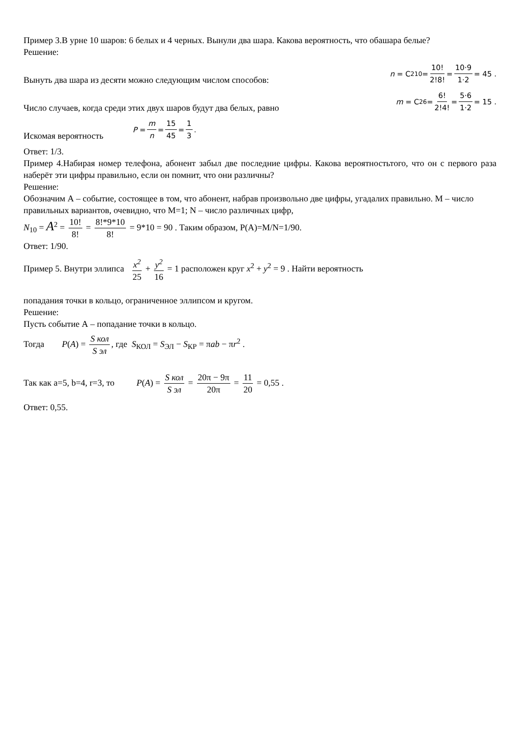Пример 3.В урне 10 шаров: 6 белых и 4 черных. Вынули два шара. Какова вероятность, что обашара белые?
Решение:
Вынуть два шара из десяти можно следующим числом способов: n = C<sup>2</sup><sub>10</sub> = 10! 2!8! = 10·9 1·2 = 45 .
Число случаев, когда среди этих двух шаров будут два белых, равно m = C<sup>2</sup><sub>6</sub> = 6! 2!4! = 5·6 1·2 = 15 .
Искомая вероятность P = m n = 15 45 = 1 3.
Ответ: 1/3.
Пример 4.Набирая номер телефона, абонент забыл две последние цифры. Какова вероятностьтого, что он с первого раза наберёт эти цифры правильно, если он помнит, что они различны?
Решение:
Обозначим А – событие, состоящее в том, что абонент, набрав произвольно две цифры, угадалих правильно. М – число правильных вариантов, очевидно, что М=1; N – число различных цифр,
N<sub>10</sub> = A<sup>2</sup> = 10! 8! = 8!*9*10 8! = 9*10 = 90 . Таким образом, P(A)=M/N=1/90.
Ответ: 1/90.
Пример 5. Внутри эллипса x<sup>2</sup> 25 + y<sup>2</sup> 16 = 1 расположен круг x<sup>2</sup> + y<sup>2</sup> = 9 . Найти вероятность
попадания точки в кольцо, ограниченное эллипсом и кругом.
Решение:
Пусть событие А – попадание точки в кольцо.
Тогда P(A) = S кол S эл, где S<sub>КОЛ</sub> = S<sub>ЭЛ</sub> − S<sub>КР</sub> = πab − πr<sup>2</sup> .
Так как а=5, b=4, r=3, то P(A) = S кол S эл = 20π − 9π 20π = 11 20 = 0,55 .
Ответ: 0,55.